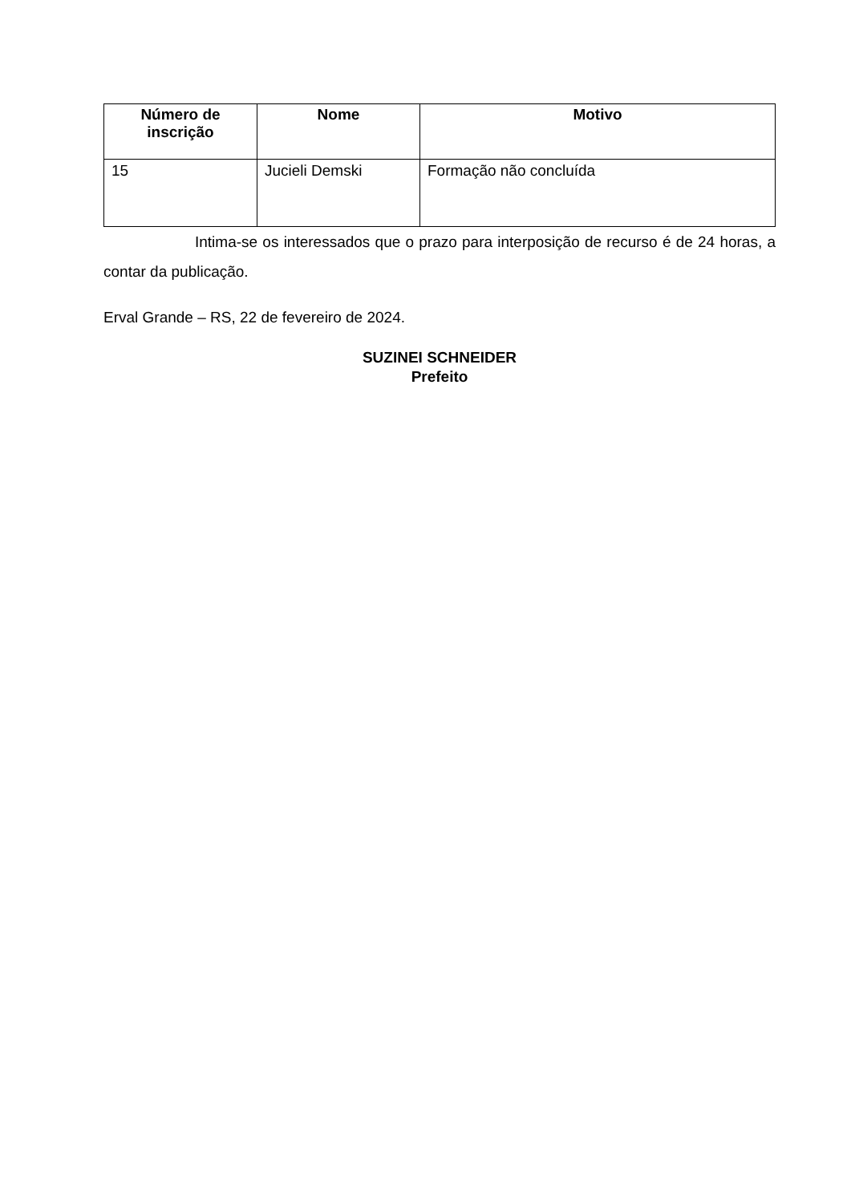| Número de inscrição | Nome | Motivo |
| --- | --- | --- |
| 15 | Jucieli Demski | Formação não concluída |
Intima-se os interessados que o prazo para interposição de recurso é de 24 horas, a contar da publicação.
Erval Grande – RS, 22 de fevereiro de 2024.
SUZINEI SCHNEIDER
Prefeito